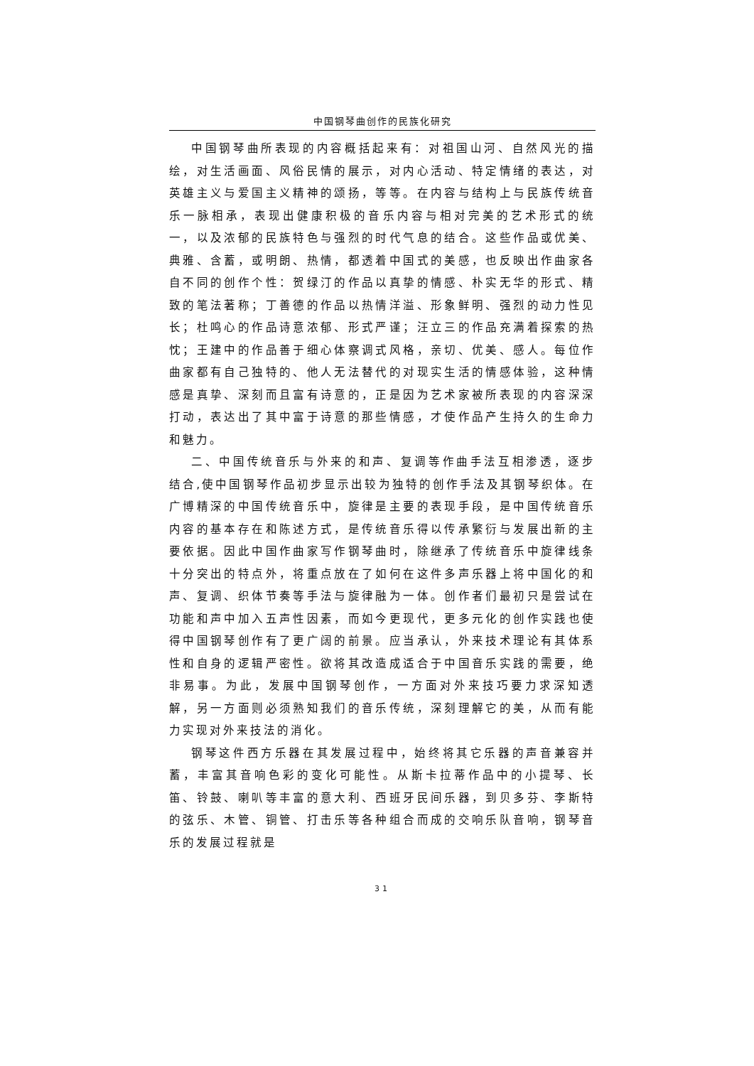中国钢琴曲创作的民族化研究
中国钢琴曲所表现的内容概括起来有：对祖国山河、自然风光的描绘，对生活画面、风俗民情的展示，对内心活动、特定情绪的表达，对英雄主义与爱国主义精神的颂扬，等等。在内容与结构上与民族传统音乐一脉相承，表现出健康积极的音乐内容与相对完美的艺术形式的统一，以及浓郁的民族特色与强烈的时代气息的结合。这些作品或优美、典雅、含蓄，或明朗、热情，都透着中国式的美感，也反映出作曲家各自不同的创作个性：贺绿汀的作品以真挚的情感、朴实无华的形式、精致的笔法著称；丁善德的作品以热情洋溢、形象鲜明、强烈的动力性见长；杜鸣心的作品诗意浓郁、形式严谨；汪立三的作品充满着探索的热忱；王建中的作品善于细心体察调式风格，亲切、优美、感人。每位作曲家都有自己独特的、他人无法替代的对现实生活的情感体验，这种情感是真挚、深刻而且富有诗意的，正是因为艺术家被所表现的内容深深打动，表达出了其中富于诗意的那些情感，才使作品产生持久的生命力和魅力。
二、中国传统音乐与外来的和声、复调等作曲手法互相渗透，逐步结合,使中国钢琴作品初步显示出较为独特的创作手法及其钢琴织体。在广博精深的中国传统音乐中，旋律是主要的表现手段，是中国传统音乐内容的基本存在和陈述方式，是传统音乐得以传承繁衍与发展出新的主要依据。因此中国作曲家写作钢琴曲时，除继承了传统音乐中旋律线条十分突出的特点外，将重点放在了如何在这件多声乐器上将中国化的和声、复调、织体节奏等手法与旋律融为一体。创作者们最初只是尝试在功能和声中加入五声性因素，而如今更现代，更多元化的创作实践也使得中国钢琴创作有了更广阔的前景。应当承认，外来技术理论有其体系性和自身的逻辑严密性。欲将其改造成适合于中国音乐实践的需要，绝非易事。为此，发展中国钢琴创作，一方面对外来技巧要力求深知透解，另一方面则必须熟知我们的音乐传统，深刻理解它的美，从而有能力实现对外来技法的消化。
钢琴这件西方乐器在其发展过程中，始终将其它乐器的声音兼容并蓄，丰富其音响色彩的变化可能性。从斯卡拉蒂作品中的小提琴、长笛、铃鼓、喇叭等丰富的意大利、西班牙民间乐器，到贝多芬、李斯特的弦乐、木管、铜管、打击乐等各种组合而成的交响乐队音响，钢琴音乐的发展过程就是
31